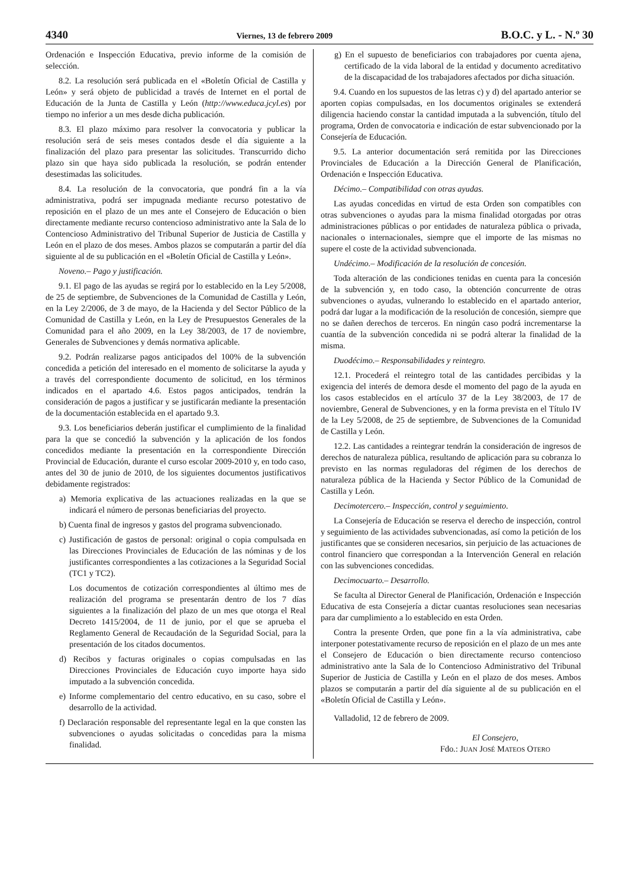4340 Viernes, 13 de febrero 2009 B.O.C. y L. - N.º 30
Ordenación e Inspección Educativa, previo informe de la comisión de selección.
8.2. La resolución será publicada en el «Boletín Oficial de Castilla y León» y será objeto de publicidad a través de Internet en el portal de Educación de la Junta de Castilla y León (http://www.educa.jcyl.es) por tiempo no inferior a un mes desde dicha publicación.
8.3. El plazo máximo para resolver la convocatoria y publicar la resolución será de seis meses contados desde el día siguiente a la finalización del plazo para presentar las solicitudes. Transcurrido dicho plazo sin que haya sido publicada la resolución, se podrán entender desestimadas las solicitudes.
8.4. La resolución de la convocatoria, que pondrá fin a la vía administrativa, podrá ser impugnada mediante recurso potestativo de reposición en el plazo de un mes ante el Consejero de Educación o bien directamente mediante recurso contencioso administrativo ante la Sala de lo Contencioso Administrativo del Tribunal Superior de Justicia de Castilla y León en el plazo de dos meses. Ambos plazos se computarán a partir del día siguiente al de su publicación en el «Boletín Oficial de Castilla y León».
Noveno.– Pago y justificación.
9.1. El pago de las ayudas se regirá por lo establecido en la Ley 5/2008, de 25 de septiembre, de Subvenciones de la Comunidad de Castilla y León, en la Ley 2/2006, de 3 de mayo, de la Hacienda y del Sector Público de la Comunidad de Castilla y León, en la Ley de Presupuestos Generales de la Comunidad para el año 2009, en la Ley 38/2003, de 17 de noviembre, Generales de Subvenciones y demás normativa aplicable.
9.2. Podrán realizarse pagos anticipados del 100% de la subvención concedida a petición del interesado en el momento de solicitarse la ayuda y a través del correspondiente documento de solicitud, en los términos indicados en el apartado 4.6. Estos pagos anticipados, tendrán la consideración de pagos a justificar y se justificarán mediante la presentación de la documentación establecida en el apartado 9.3.
9.3. Los beneficiarios deberán justificar el cumplimiento de la finalidad para la que se concedió la subvención y la aplicación de los fondos concedidos mediante la presentación en la correspondiente Dirección Provincial de Educación, durante el curso escolar 2009-2010 y, en todo caso, antes del 30 de junio de 2010, de los siguientes documentos justificativos debidamente registrados:
a) Memoria explicativa de las actuaciones realizadas en la que se indicará el número de personas beneficiarias del proyecto.
b) Cuenta final de ingresos y gastos del programa subvencionado.
c) Justificación de gastos de personal: original o copia compulsada en las Direcciones Provinciales de Educación de las nóminas y de los justificantes correspondientes a las cotizaciones a la Seguridad Social (TC1 y TC2).
Los documentos de cotización correspondientes al último mes de realización del programa se presentarán dentro de los 7 días siguientes a la finalización del plazo de un mes que otorga el Real Decreto 1415/2004, de 11 de junio, por el que se aprueba el Reglamento General de Recaudación de la Seguridad Social, para la presentación de los citados documentos.
d) Recibos y facturas originales o copias compulsadas en las Direcciones Provinciales de Educación cuyo importe haya sido imputado a la subvención concedida.
e) Informe complementario del centro educativo, en su caso, sobre el desarrollo de la actividad.
f) Declaración responsable del representante legal en la que consten las subvenciones o ayudas solicitadas o concedidas para la misma finalidad.
g) En el supuesto de beneficiarios con trabajadores por cuenta ajena, certificado de la vida laboral de la entidad y documento acreditativo de la discapacidad de los trabajadores afectados por dicha situación.
9.4. Cuando en los supuestos de las letras c) y d) del apartado anterior se aporten copias compulsadas, en los documentos originales se extenderá diligencia haciendo constar la cantidad imputada a la subvención, título del programa, Orden de convocatoria e indicación de estar subvencionado por la Consejería de Educación.
9.5. La anterior documentación será remitida por las Direcciones Provinciales de Educación a la Dirección General de Planificación, Ordenación e Inspección Educativa.
Décimo.– Compatibilidad con otras ayudas.
Las ayudas concedidas en virtud de esta Orden son compatibles con otras subvenciones o ayudas para la misma finalidad otorgadas por otras administraciones públicas o por entidades de naturaleza pública o privada, nacionales o internacionales, siempre que el importe de las mismas no supere el coste de la actividad subvencionada.
Undécimo.– Modificación de la resolución de concesión.
Toda alteración de las condiciones tenidas en cuenta para la concesión de la subvención y, en todo caso, la obtención concurrente de otras subvenciones o ayudas, vulnerando lo establecido en el apartado anterior, podrá dar lugar a la modificación de la resolución de concesión, siempre que no se dañen derechos de terceros. En ningún caso podrá incrementarse la cuantía de la subvención concedida ni se podrá alterar la finalidad de la misma.
Duodécimo.– Responsabilidades y reintegro.
12.1. Procederá el reintegro total de las cantidades percibidas y la exigencia del interés de demora desde el momento del pago de la ayuda en los casos establecidos en el artículo 37 de la Ley 38/2003, de 17 de noviembre, General de Subvenciones, y en la forma prevista en el Título IV de la Ley 5/2008, de 25 de septiembre, de Subvenciones de la Comunidad de Castilla y León.
12.2. Las cantidades a reintegrar tendrán la consideración de ingresos de derechos de naturaleza pública, resultando de aplicación para su cobranza lo previsto en las normas reguladoras del régimen de los derechos de naturaleza pública de la Hacienda y Sector Público de la Comunidad de Castilla y León.
Decimotercero.– Inspección, control y seguimiento.
La Consejería de Educación se reserva el derecho de inspección, control y seguimiento de las actividades subvencionadas, así como la petición de los justificantes que se consideren necesarios, sin perjuicio de las actuaciones de control financiero que correspondan a la Intervención General en relación con las subvenciones concedidas.
Decimocuarto.– Desarrollo.
Se faculta al Director General de Planificación, Ordenación e Inspección Educativa de esta Consejería a dictar cuantas resoluciones sean necesarias para dar cumplimiento a lo establecido en esta Orden.
Contra la presente Orden, que pone fin a la vía administrativa, cabe interponer potestativamente recurso de reposición en el plazo de un mes ante el Consejero de Educación o bien directamente recurso contencioso administrativo ante la Sala de lo Contencioso Administrativo del Tribunal Superior de Justicia de Castilla y León en el plazo de dos meses. Ambos plazos se computarán a partir del día siguiente al de su publicación en el «Boletín Oficial de Castilla y León».
Valladolid, 12 de febrero de 2009.
El Consejero,
Fdo.: JUAN JOSÉ MATEOS OTERO